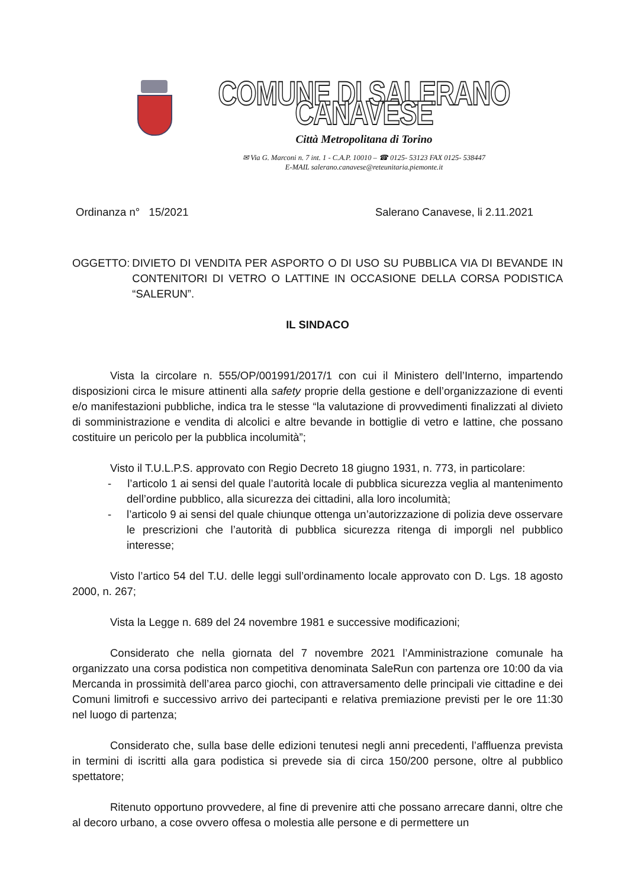COMUNE DI SALERANO CANAVESE
Città Metropolitana di Torino
✉ Via G. Marconi n. 7 int. 1 - C.A.P. 10010 – ☎ 0125- 53123 FAX 0125- 538447
E-MAIL salerano.canavese@reteunitaria.piemonte.it
Ordinanza n° 15/2021 Salerano Canavese, li 2.11.2021
OGGETTO: DIVIETO DI VENDITA PER ASPORTO O DI USO SU PUBBLICA VIA DI BEVANDE IN CONTENITORI DI VETRO O LATTINE IN OCCASIONE DELLA CORSA PODISTICA “SALERUN”.
IL SINDACO
Vista la circolare n. 555/OP/001991/2017/1 con cui il Ministero dell’Interno, impartendo disposizioni circa le misure attinenti alla safety proprie della gestione e dell’organizzazione di eventi e/o manifestazioni pubbliche, indica tra le stesse “la valutazione di provvedimenti finalizzati al divieto di somministrazione e vendita di alcolici e altre bevande in bottiglie di vetro e lattine, che possano costituire un pericolo per la pubblica incolumità”;
Visto il T.U.L.P.S. approvato con Regio Decreto 18 giugno 1931, n. 773, in particolare:
- l’articolo 1 ai sensi del quale l’autorità locale di pubblica sicurezza veglia al mantenimento dell’ordine pubblico, alla sicurezza dei cittadini, alla loro incolumità;
- l’articolo 9 ai sensi del quale chiunque ottenga un’autorizzazione di polizia deve osservare le prescrizioni che l’autorità di pubblica sicurezza ritenga di imporgli nel pubblico interesse;
Visto l’artico 54 del T.U. delle leggi sull’ordinamento locale approvato con D. Lgs. 18 agosto 2000, n. 267;
Vista la Legge n. 689 del 24 novembre 1981 e successive modificazioni;
Considerato che nella giornata del 7 novembre 2021 l’Amministrazione comunale ha organizzato una corsa podistica non competitiva denominata SaleRun con partenza ore 10:00 da via Mercanda in prossimità dell’area parco giochi, con attraversamento delle principali vie cittadine e dei Comuni limitrofi e successivo arrivo dei partecipanti e relativa premiazione previsti per le ore 11:30 nel luogo di partenza;
Considerato che, sulla base delle edizioni tenutesi negli anni precedenti, l’affluenza prevista in termini di iscritti alla gara podistica si prevede sia di circa 150/200 persone, oltre al pubblico spettatore;
Ritenuto opportuno provvedere, al fine di prevenire atti che possano arrecare danni, oltre che al decoro urbano, a cose ovvero offesa o molestia alle persone e di permettere un